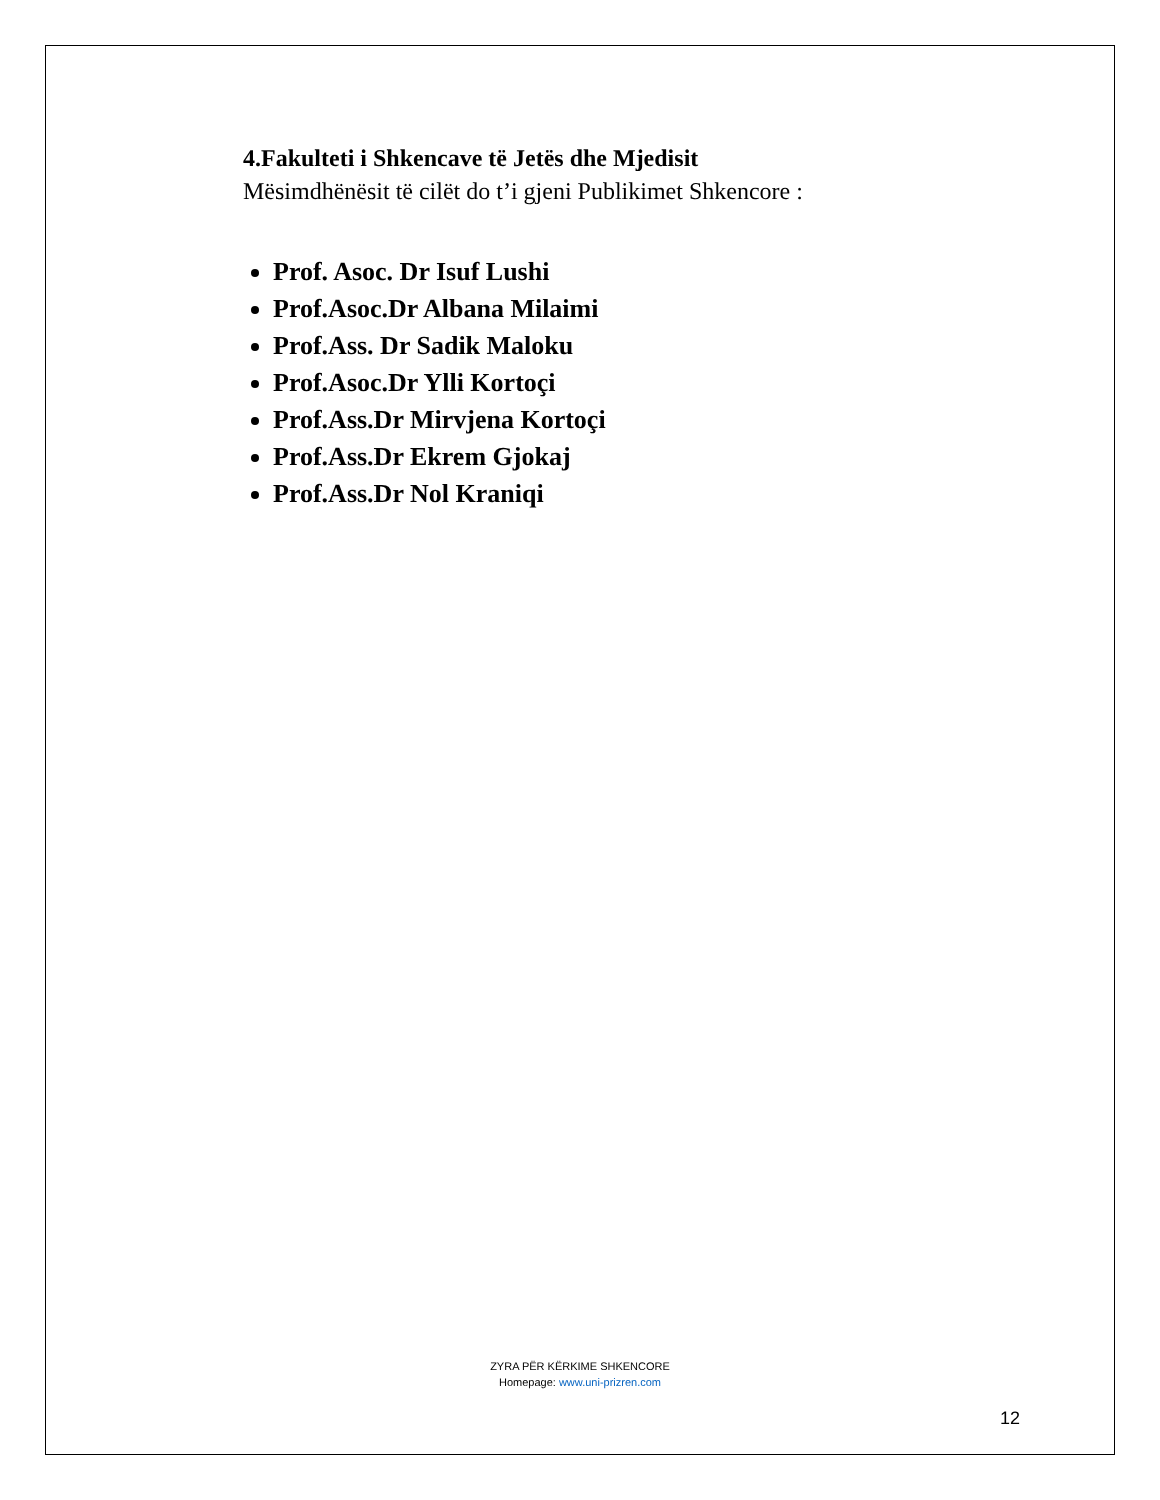4.Fakulteti i Shkencave të Jetës dhe Mjedisit
Mësimdhënësit të cilët do t’i gjeni Publikimet Shkencore :
Prof. Asoc. Dr Isuf Lushi
Prof.Asoc.Dr Albana Milaimi
Prof.Ass. Dr Sadik Maloku
Prof.Asoc.Dr Ylli Kortoçi
Prof.Ass.Dr Mirvjena Kortoçi
Prof.Ass.Dr Ekrem Gjokaj
Prof.Ass.Dr Nol Kraniqi
ZYRA PËR KËRKIME SHKENCORE
Homepage: www.uni-prizren.com
12